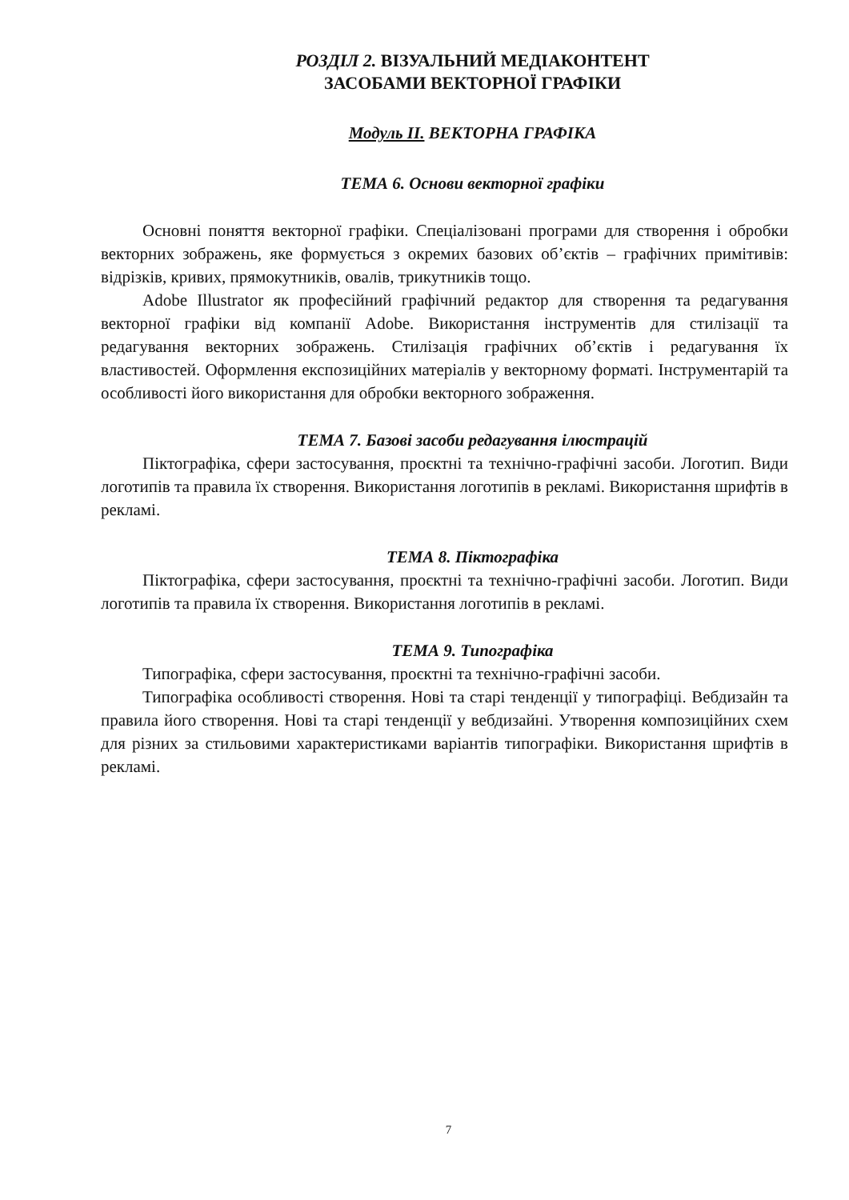РОЗДІЛ 2. ВІЗУАЛЬНИЙ МЕДІАКОНТЕНТ
ЗАСОБАМИ ВЕКТОРНОЇ ГРАФІКИ
Модуль ІІ. ВЕКТОРНА ГРАФІКА
ТЕМА 6. Основи векторної графіки
Основні поняття векторної графіки. Спеціалізовані програми для створення і обробки векторних зображень, яке формується з окремих базових об’єктів – графічних примітивів: відрізків, кривих, прямокутників, овалів, трикутників тощо.
Adobe Illustrator як професійний графічний редактор для створення та редагування векторної графіки від компанії Adobe. Використання інструментів для стилізації та редагування векторних зображень. Стилізація графічних об’єктів і редагування їх властивостей. Оформлення експозиційних матеріалів у векторному форматі. Інструментарій та особливості його використання для обробки векторного зображення.
ТЕМА 7. Базові засоби редагування ілюстрацій
Піктографіка, сфери застосування, проєктні та технічно-графічні засоби. Логотип. Види логотипів та правила їх створення. Використання логотипів в рекламі. Використання шрифтів в рекламі.
ТЕМА 8. Піктографіка
Піктографіка, сфери застосування, проєктні та технічно-графічні засоби. Логотип. Види логотипів та правила їх створення. Використання логотипів в рекламі.
ТЕМА 9. Типографіка
Типографіка, сфери застосування, проєктні та технічно-графічні засоби.
Типографіка особливості створення. Нові та старі тенденції у типографіці. Вебдизайн та правила його створення. Нові та старі тенденції у вебдизайні. Утворення композиційних схем для різних за стильовими характеристиками варіантів типографіки. Використання шрифтів в рекламі.
7